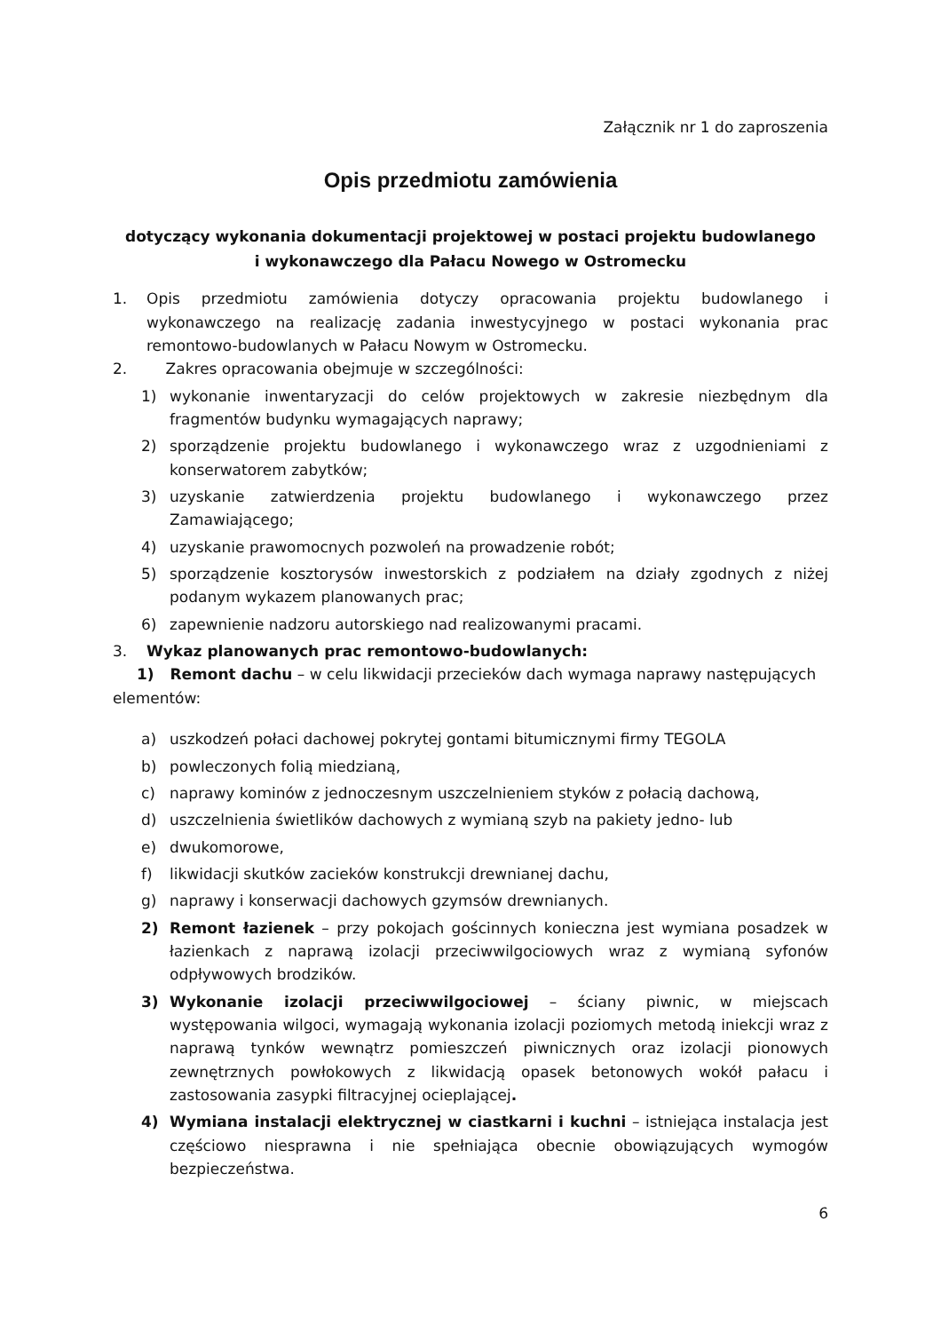Załącznik nr 1 do zaproszenia
Opis przedmiotu zamówienia
dotyczący wykonania dokumentacji projektowej w postaci projektu budowlanego
i wykonawczego dla Pałacu Nowego w Ostromecku
1. Opis przedmiotu zamówienia dotyczy opracowania projektu budowlanego i wykonawczego na realizację zadania inwestycyjnego w postaci wykonania prac remontowo-budowlanych w Pałacu Nowym w Ostromecku.
2. Zakres opracowania obejmuje w szczególności:
1) wykonanie inwentaryzacji do celów projektowych w zakresie niezbędnym dla fragmentów budynku wymagających naprawy;
2) sporządzenie projektu budowlanego i wykonawczego wraz z uzgodnieniami z konserwatorem zabytków;
3) uzyskanie zatwierdzenia projektu budowlanego i wykonawczego przez Zamawiającego;
4) uzyskanie prawomocnych pozwoleń na prowadzenie robót;
5) sporządzenie kosztorysów inwestorskich z podziałem na działy zgodnych z niżej podanym wykazem planowanych prac;
6) zapewnienie nadzoru autorskiego nad realizowanymi pracami.
3. Wykaz planowanych prac remontowo-budowlanych:
1) Remont dachu – w celu likwidacji przecieków dach wymaga naprawy następujących elementów:
a) uszkodzeń połaci dachowej pokrytej gontami bitumicznymi firmy TEGOLA
b) powleczonych folią miedzianą,
c) naprawy kominów z jednoczesnym uszczelnieniem styków z połacią dachową,
d) uszczelnienia świetlików dachowych z wymianą szyb na pakiety jedno- lub
e) dwukomorowe,
f) likwidacji skutków zacieków konstrukcji drewnianej dachu,
g) naprawy i konserwacji dachowych gzymsów drewnianych.
2) Remont łazienek – przy pokojach gościnnych konieczna jest wymiana posadzek w łazienkach z naprawą izolacji przeciwwilgociowych wraz z wymianą syfonów odpływowych brodzików.
3) Wykonanie izolacji przeciwwilgociowej – ściany piwnic, w miejscach występowania wilgoci, wymagają wykonania izolacji poziomych metodą iniekcji wraz z naprawą tynków wewnątrz pomieszczeń piwnicznych oraz izolacji pionowych zewnętrznych powłokowych z likwidacją opasek betonowych wokół pałacu i zastosowania zasypki filtracyjnej ocieplającej.
4) Wymiana instalacji elektrycznej w ciastkarni i kuchni – istniejąca instalacja jest częściowo niesprawna i nie spełniająca obecnie obowiązujących wymogów bezpieczeństwa.
6